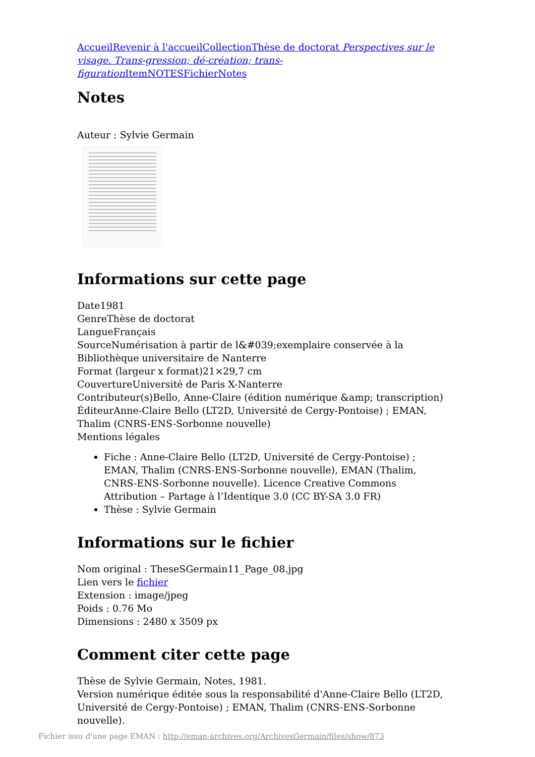Accueil Revenir à l'accueil Collection Thèse de doctorat Perspectives sur le visage. Trans-gression; dé-création; trans-figuration Item NOTES Fichier Notes
Notes
Auteur : Sylvie Germain
Informations sur cette page
Date1981
GenreThèse de doctorat
LangueFrançais
SourceNumérisation à partir de l&#039;exemplaire conservée à la Bibliothèque universitaire de Nanterre
Format (largeur x format)21×29,7 cm
CouvertureUniversité de Paris X-Nanterre
Contributeur(s)Bello, Anne-Claire (édition numérique &amp; transcription)
ÉditeurAnne-Claire Bello (LT2D, Université de Cergy-Pontoise) ; EMAN, Thalim (CNRS-ENS-Sorbonne nouvelle)
Mentions légales
Fiche : Anne-Claire Bello (LT2D, Université de Cergy-Pontoise) ; EMAN, Thalim (CNRS-ENS-Sorbonne nouvelle), EMAN (Thalim, CNRS-ENS-Sorbonne nouvelle). Licence Creative Commons Attribution – Partage à l’Identique 3.0 (CC BY-SA 3.0 FR)
Thèse : Sylvie Germain
Informations sur le fichier
Nom original : TheseSGermain11_Page_08.jpg
Lien vers le fichier
Extension : image/jpeg
Poids : 0.76 Mo
Dimensions : 2480 x 3509 px
Comment citer cette page
Thèse de Sylvie Germain, Notes, 1981.
Version numérique éditée sous la responsabilité d'Anne-Claire Bello (LT2D, Université de Cergy-Pontoise) ; EMAN, Thalim (CNRS-ENS-Sorbonne nouvelle).
Fichier issu d'une page EMAN : http://eman-archives.org/ArchivesGermain/files/show/873